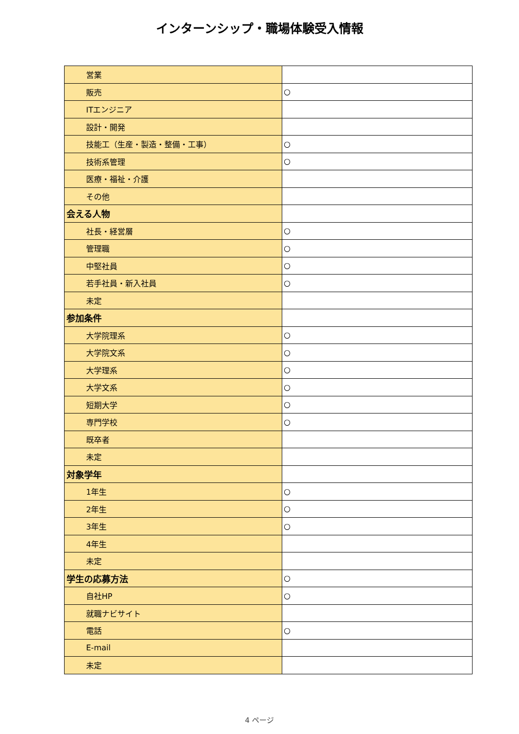インターンシップ・職場体験受入情報
| 営業 | |
| 販売 | ○ |
| ITエンジニア | |
| 設計・開発 | |
| 技能工（生産・製造・整備・工事） | ○ |
| 技術系管理 | ○ |
| 医療・福祉・介護 | |
| その他 | |
| 会える人物 | |
| 社長・経営層 | ○ |
| 管理職 | ○ |
| 中堅社員 | ○ |
| 若手社員・新入社員 | ○ |
| 未定 | |
| 参加条件 | |
| 大学院理系 | ○ |
| 大学院文系 | ○ |
| 大学理系 | ○ |
| 大学文系 | ○ |
| 短期大学 | ○ |
| 専門学校 | ○ |
| 既卒者 | |
| 未定 | |
| 対象学年 | |
| 1年生 | ○ |
| 2年生 | ○ |
| 3年生 | ○ |
| 4年生 | |
| 未定 | |
| 学生の応募方法 | ○ |
| 自社HP | ○ |
| 就職ナビサイト | |
| 電話 | ○ |
| E-mail | |
| 未定 | |
4 ページ